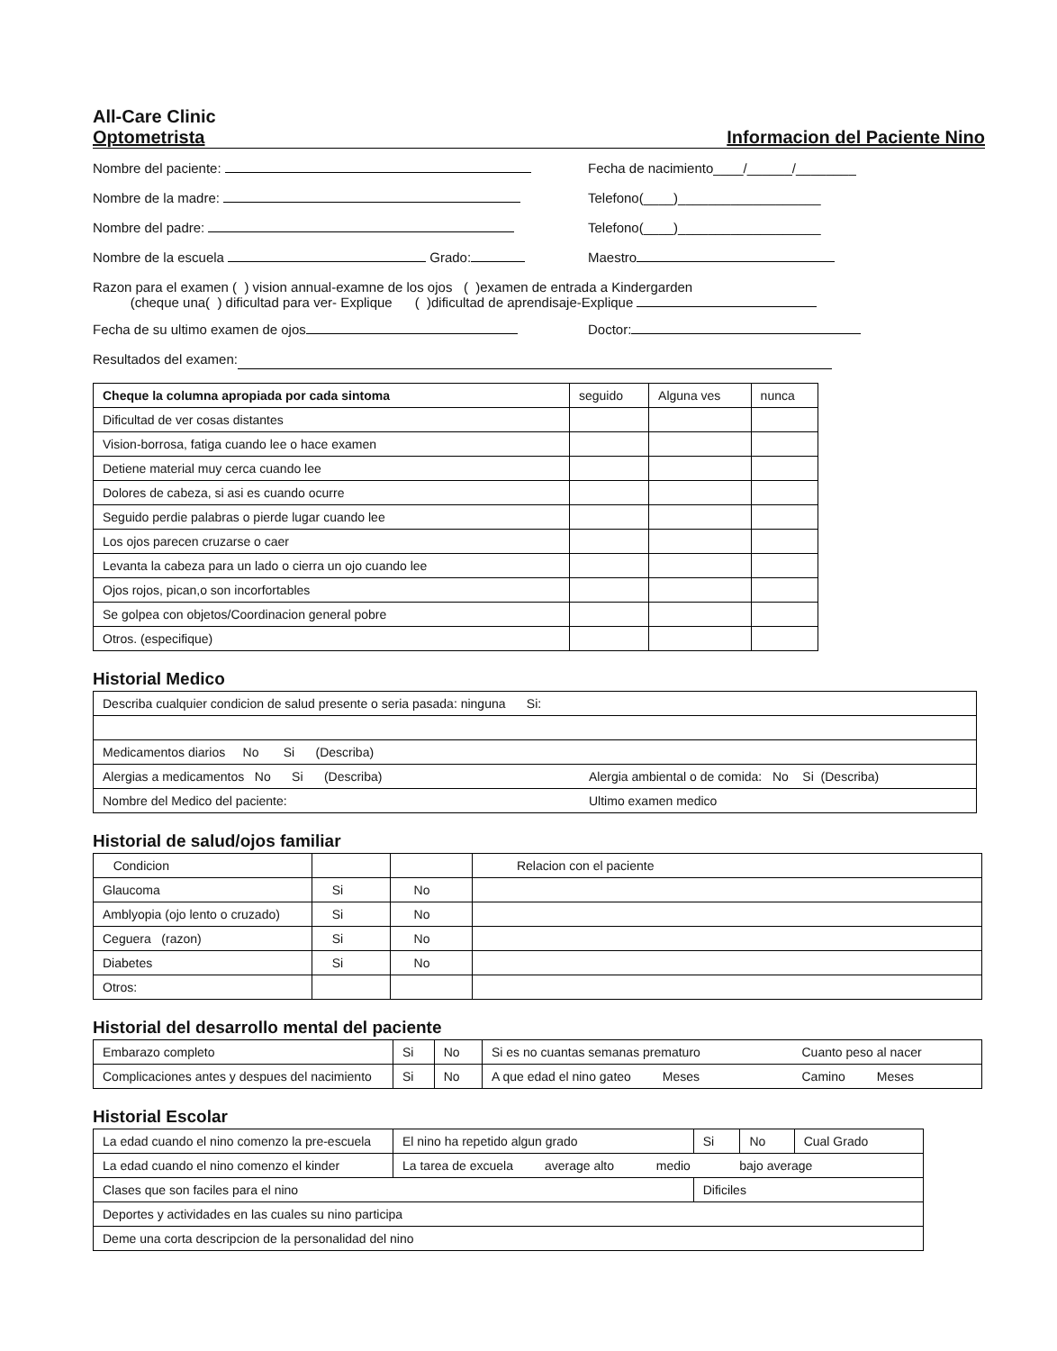All-Care Clinic
Optometrista Informacion del Paciente Nino
Nombre del paciente: Fecha de nacimiento____/______/________
Nombre de la madre: Telefono(____)___________________
Nombre del padre: Telefono(____)___________________
Nombre de la escuela Grado: Maestro
Razon para el examen ( ) vision annual-examne de los ojos ( )examen de entrada a Kindergarden
(cheque una( ) dificultad para ver- Explique ( )dificultad de aprendisaje-Explique
Fecha de su ultimo examen de ojos Doctor:
Resultados del examen:
| Cheque la columna apropiada por cada sintoma | seguido | Alguna ves | nunca |
| Dificultad de ver cosas distantes | | | |
| Vision-borrosa, fatiga cuando lee o hace examen | | | |
| Detiene material muy cerca cuando lee | | | |
| Dolores de cabeza, si asi es cuando ocurre | | | |
| Seguido perdie palabras o pierde lugar cuando lee | | | |
| Los ojos parecen cruzarse o caer | | | |
| Levanta la cabeza para un lado o cierra un ojo cuando lee | | | |
| Ojos rojos, pican,o son incorfortables | | | |
| Se golpea con objetos/Coordinacion general pobre | | | |
| Otros. (especifique) | | | |
Historial Medico
| Describa cualquier condicion de salud presente o seria pasada: ninguna Si: | |
| Medicamentos diarios No Si (Describa) | |
| Alergias a medicamentos No Si (Describa) | Alergia ambiental o de comida: No Si (Describa) |
| Nombre del Medico del paciente: | Ultimo examen medico |
Historial de salud/ojos familiar
| Condicion | | | Relacion con el paciente |
| Glaucoma | Si | No | |
| Amblyopia (ojo lento o cruzado) | Si | No | |
| Ceguera (razon) | Si | No | |
| Diabetes | Si | No | |
| Otros: | | | |
Historial del desarrollo mental del paciente
| Embarazo completo | Si | No | Si es no cuantas semanas prematuro | Cuanto peso al nacer |
| Complicaciones antes y despues del nacimiento | Si | No | A que edad el nino gateo Meses | Camino Meses |
Historial Escolar
| La edad cuando el nino comenzo la pre-escuela | El nino ha repetido algun grado | Si | No | Cual Grado |
| La edad cuando el nino comenzo el kinder | La tarea de excuela average alto medio bajo average | | | |
| Clases que son faciles para el nino | | Dificiles | | |
| Deportes y actividades en las cuales su nino participa | | | | |
| Deme una corta descripcion de la personalidad del nino | | | | |